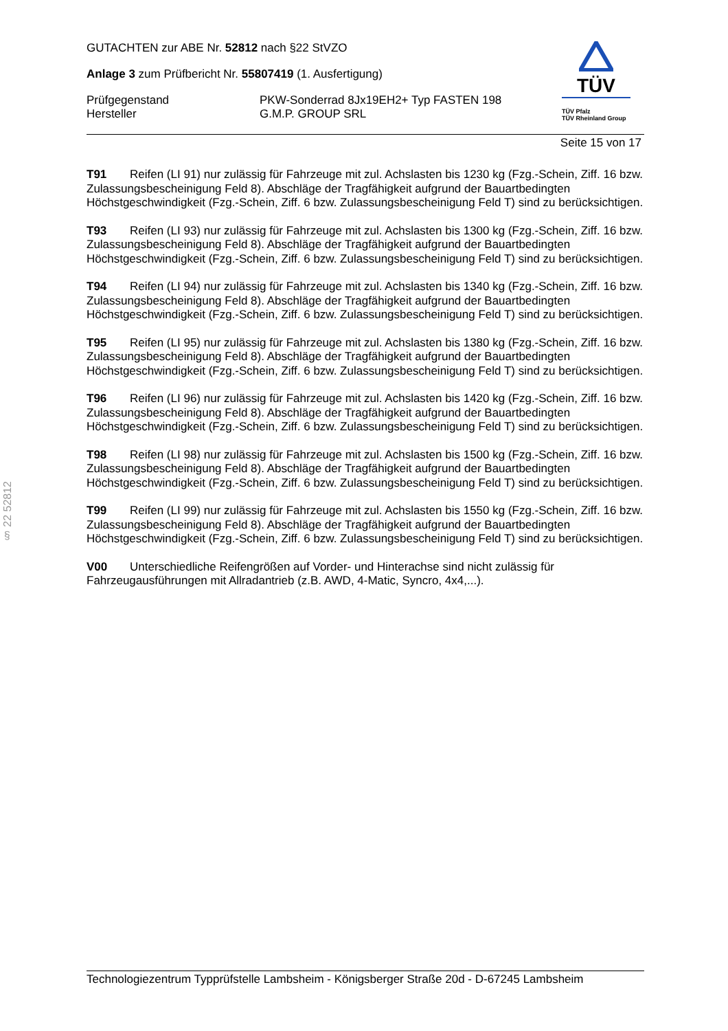§ 22 52812
GUTACHTEN zur ABE Nr. 52812 nach §22 StVZO
Anlage 3 zum Prüfbericht Nr. 55807419 (1. Ausfertigung)
Prüfgegenstand
Hersteller
PKW-Sonderrad 8Jx19EH2+ Typ FASTEN 198
G.M.P. GROUP SRL
TÜV
TÜV Pfalz
TÜV Rheinland Group
Seite 15 von 17
T91 Reifen (LI 91) nur zulässig für Fahrzeuge mit zul. Achslasten bis 1230 kg (Fzg.-Schein, Ziff. 16 bzw. Zulassungsbescheinigung Feld 8). Abschläge der Tragfähigkeit aufgrund der Bauartbedingten Höchstgeschwindigkeit (Fzg.-Schein, Ziff. 6 bzw. Zulassungsbescheinigung Feld T) sind zu berücksichtigen.
T93 Reifen (LI 93) nur zulässig für Fahrzeuge mit zul. Achslasten bis 1300 kg (Fzg.-Schein, Ziff. 16 bzw. Zulassungsbescheinigung Feld 8). Abschläge der Tragfähigkeit aufgrund der Bauartbedingten Höchstgeschwindigkeit (Fzg.-Schein, Ziff. 6 bzw. Zulassungsbescheinigung Feld T) sind zu berücksichtigen.
T94 Reifen (LI 94) nur zulässig für Fahrzeuge mit zul. Achslasten bis 1340 kg (Fzg.-Schein, Ziff. 16 bzw. Zulassungsbescheinigung Feld 8). Abschläge der Tragfähigkeit aufgrund der Bauartbedingten Höchstgeschwindigkeit (Fzg.-Schein, Ziff. 6 bzw. Zulassungsbescheinigung Feld T) sind zu berücksichtigen.
T95 Reifen (LI 95) nur zulässig für Fahrzeuge mit zul. Achslasten bis 1380 kg (Fzg.-Schein, Ziff. 16 bzw. Zulassungsbescheinigung Feld 8). Abschläge der Tragfähigkeit aufgrund der Bauartbedingten Höchstgeschwindigkeit (Fzg.-Schein, Ziff. 6 bzw. Zulassungsbescheinigung Feld T) sind zu berücksichtigen.
T96 Reifen (LI 96) nur zulässig für Fahrzeuge mit zul. Achslasten bis 1420 kg (Fzg.-Schein, Ziff. 16 bzw. Zulassungsbescheinigung Feld 8). Abschläge der Tragfähigkeit aufgrund der Bauartbedingten Höchstgeschwindigkeit (Fzg.-Schein, Ziff. 6 bzw. Zulassungsbescheinigung Feld T) sind zu berücksichtigen.
T98 Reifen (LI 98) nur zulässig für Fahrzeuge mit zul. Achslasten bis 1500 kg (Fzg.-Schein, Ziff. 16 bzw. Zulassungsbescheinigung Feld 8). Abschläge der Tragfähigkeit aufgrund der Bauartbedingten Höchstgeschwindigkeit (Fzg.-Schein, Ziff. 6 bzw. Zulassungsbescheinigung Feld T) sind zu berücksichtigen.
T99 Reifen (LI 99) nur zulässig für Fahrzeuge mit zul. Achslasten bis 1550 kg (Fzg.-Schein, Ziff. 16 bzw. Zulassungsbescheinigung Feld 8). Abschläge der Tragfähigkeit aufgrund der Bauartbedingten Höchstgeschwindigkeit (Fzg.-Schein, Ziff. 6 bzw. Zulassungsbescheinigung Feld T) sind zu berücksichtigen.
V00 Unterschiedliche Reifengrößen auf Vorder- und Hinterachse sind nicht zulässig für Fahrzeugausführungen mit Allradantrieb (z.B. AWD, 4-Matic, Syncro, 4x4,...).
Technologiezentrum Typprüfstelle Lambsheim - Königsberger Straße 20d - D-67245 Lambsheim